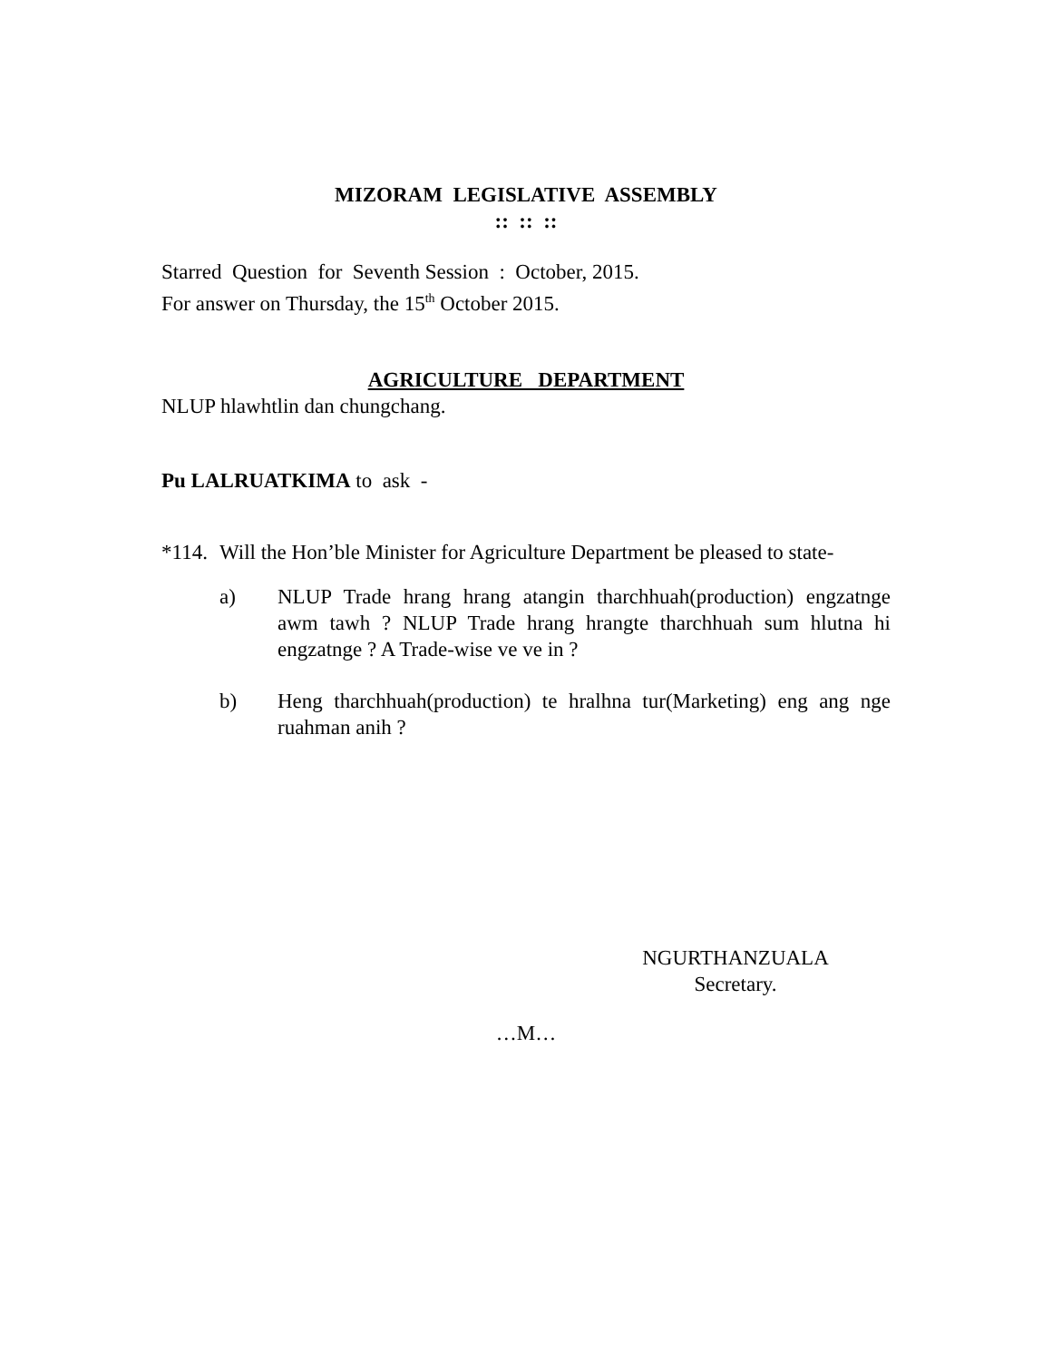MIZORAM LEGISLATIVE ASSEMBLY
:: :: ::
Starred Question for Seventh Session : October, 2015.
For answer on Thursday, the 15<sup>th</sup> October 2015.
AGRICULTURE DEPARTMENT
NLUP hlawhtlin dan chungchang.
Pu LALRUATKIMA to ask -
*114.
Will the Hon’ble Minister for Agriculture Department be pleased to state-
a) NLUP Trade hrang hrang atangin tharchhuah(production) engzatnge awm tawh ? NLUP Trade hrang hrangte tharchhuah sum hlutna hi engzatnge ? A Trade-wise ve ve in ?
b) Heng tharchhuah(production) te hralhna tur(Marketing) eng ang nge ruahman anih ?
NGURTHANZUALA
Secretary.
…M…